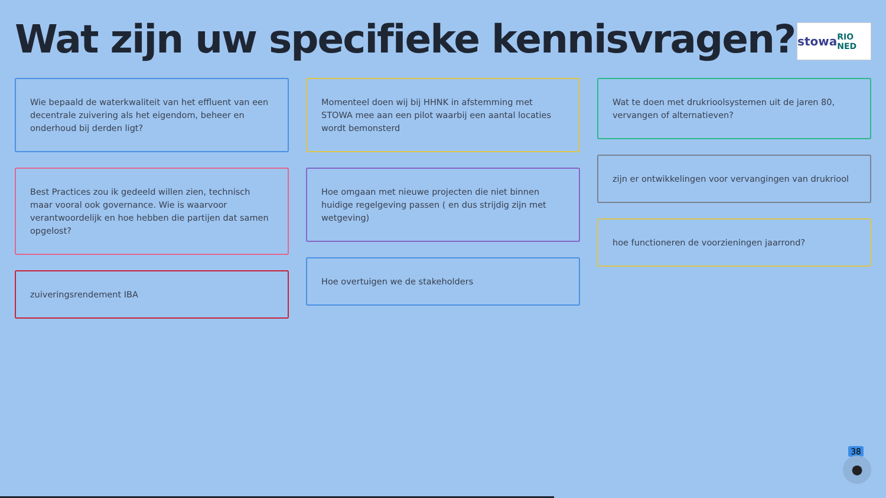Wat zijn uw specifieke kennisvragen?
stowa RIO NED
Wie bepaald de waterkwaliteit van het effluent van een decentrale zuivering als het eigendom, beheer en onderhoud bij derden ligt?
Best Practices zou ik gedeeld willen zien, technisch maar vooral ook governance. Wie is waarvoor verantwoordelijk en hoe hebben die partijen dat samen opgelost?
zuiveringsrendement IBA
Momenteel doen wij bij HHNK in afstemming met STOWA mee aan een pilot waarbij een aantal locaties wordt bemonsterd
Hoe omgaan met nieuwe projecten die niet binnen huidige regelgeving passen ( en dus strijdig zijn met wetgeving)
Hoe overtuigen we de stakeholders
Wat te doen met drukrioolsystemen uit de jaren 80, vervangen of alternatieven?
zijn er ontwikkelingen voor vervangingen van drukriool
hoe functioneren de voorzieningen jaarrond?
38
●